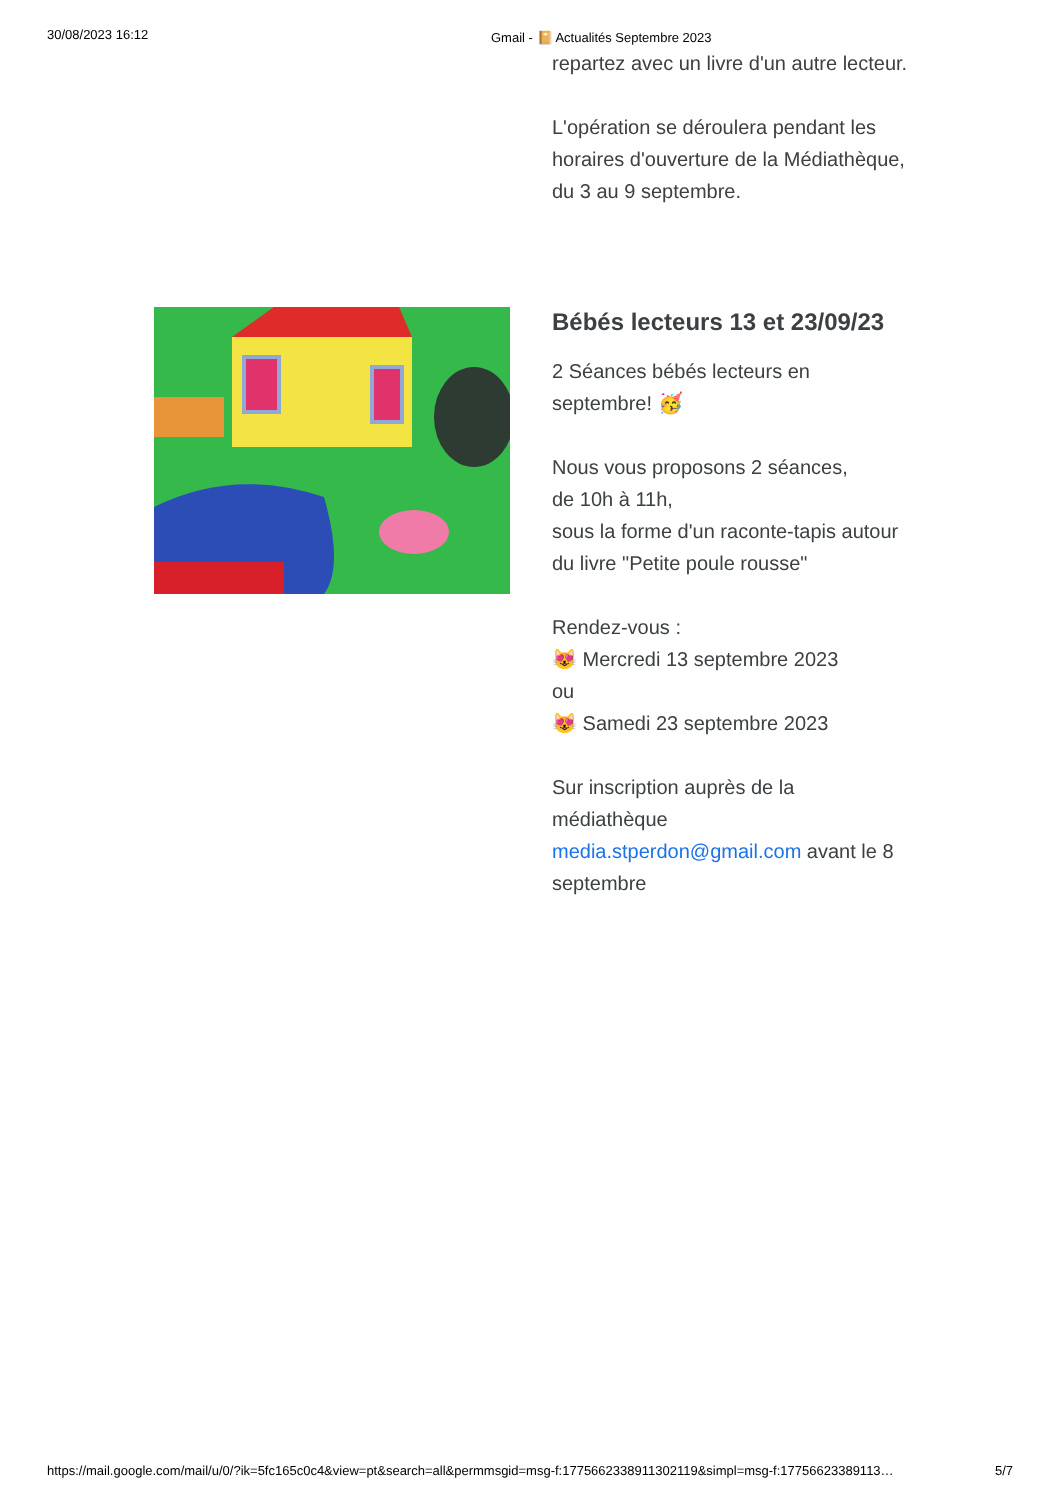30/08/2023 16:12
Gmail - 📔 Actualités Septembre 2023
repartez avec un livre d'un autre lecteur.
L'opération se déroulera pendant les horaires d'ouverture de la Médiathèque, du 3 au 9 septembre.
Bébés lecteurs 13 et 23/09/23
2 Séances bébés lecteurs en septembre! 🥳
Nous vous proposons 2 séances,
de 10h à 11h,
sous la forme d'un raconte-tapis autour du livre "Petite poule rousse"
Rendez-vous :
😻 Mercredi 13 septembre 2023
ou
😻 Samedi 23 septembre 2023
Sur inscription auprès de la médiathèque
media.stperdon@gmail.com avant le 8 septembre
https://mail.google.com/mail/u/0/?ik=5fc165c0c4&view=pt&search=all&permmsgid=msg-f:1775662338911302119&simpl=msg-f:17756623389113… 5/7